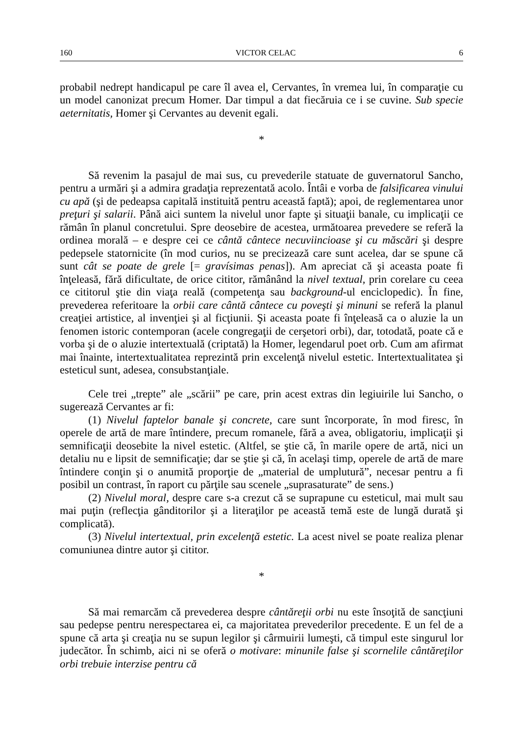160 VICTOR CELAC 6
probabil nedrept handicapul pe care îl avea el, Cervantes, în vremea lui, în comparaţie cu un model canonizat precum Homer. Dar timpul a dat fiecăruia ce i se cuvine. Sub specie aeternitatis, Homer şi Cervantes au devenit egali.
*
Să revenim la pasajul de mai sus, cu prevederile statuate de guvernatorul Sancho, pentru a urmări şi a admira gradaţia reprezentată acolo. Întâi e vorba de falsificarea vinului cu apă (şi de pedeapsa capitală instituită pentru această faptă); apoi, de reglementarea unor preţuri şi salarii. Până aici suntem la nivelul unor fapte şi situaţii banale, cu implicaţii ce rămân în planul concretului. Spre deosebire de acestea, următoarea prevedere se referă la ordinea morală – e despre cei ce cântă cântece necuviincioase şi cu măscări şi despre pedepsele statornicite (în mod curios, nu se precizează care sunt acelea, dar se spune că sunt cât se poate de grele [= gravísimas penas]). Am apreciat că şi aceasta poate fi înţeleasă, fără dificultate, de orice cititor, rămânând la nivel textual, prin corelare cu ceea ce cititorul ştie din viaţa reală (competenţa sau background-ul enciclopedic). În fine, prevederea referitoare la orbii care cântă cântece cu poveşti şi minuni se referă la planul creaţiei artistice, al invenţiei şi al ficţiunii. Şi aceasta poate fi înţeleasă ca o aluzie la un fenomen istoric contemporan (acele congregaţii de cerşetori orbi), dar, totodată, poate că e vorba şi de o aluzie intertextuală (criptată) la Homer, legendarul poet orb. Cum am afirmat mai înainte, intertextualitatea reprezintă prin excelenţă nivelul estetic. Intertextualitatea şi esteticul sunt, adesea, consubstanţiale.
Cele trei „trepte” ale „scării” pe care, prin acest extras din legiuirile lui Sancho, o sugerează Cervantes ar fi:
(1) Nivelul faptelor banale şi concrete, care sunt încorporate, în mod firesc, în operele de artă de mare întindere, precum romanele, fără a avea, obligatoriu, implicaţii şi semnificaţii deosebite la nivel estetic. (Altfel, se ştie că, în marile opere de artă, nici un detaliu nu e lipsit de semnificaţie; dar se ştie şi că, în acelaşi timp, operele de artă de mare întindere conţin şi o anumită proporţie de „material de umplutură”, necesar pentru a fi posibil un contrast, în raport cu părţile sau scenele „suprasaturate” de sens.)
(2) Nivelul moral, despre care s-a crezut că se suprapune cu esteticul, mai mult sau mai puţin (reflecţia gânditorilor şi a literaţilor pe această temă este de lungă durată şi complicată).
(3) Nivelul intertextual, prin excelenţă estetic. La acest nivel se poate realiza plenar comuniunea dintre autor şi cititor.
*
Să mai remarcăm că prevederea despre cântăreţii orbi nu este însoţită de sancţiuni sau pedepse pentru nerespectarea ei, ca majoritatea prevederilor precedente. E un fel de a spune că arta şi creaţia nu se supun legilor şi cârmuirii lumeşti, că timpul este singurul lor judecător. În schimb, aici ni se oferă o motivare: minunile false şi scornelile cântăreţilor orbi trebuie interzise pentru că